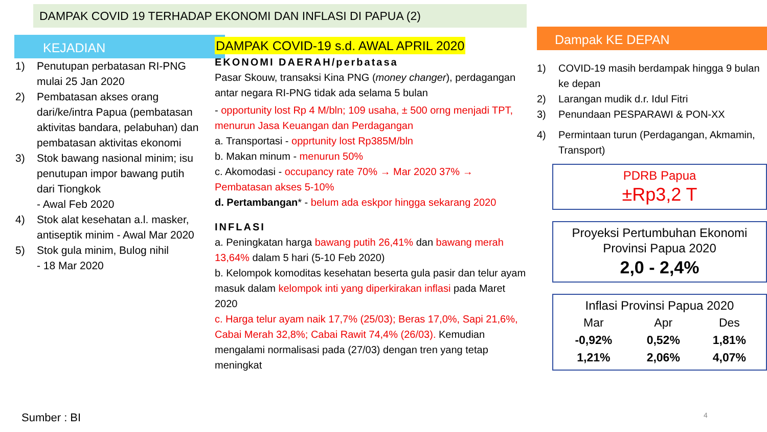DAMPAK COVID 19 TERHADAP EKONOMI DAN INFLASI DI PAPUA (2)
KEJADIAN
1) Penutupan perbatasan RI-PNG mulai 25 Jan 2020
2) Pembatasan akses orang dari/ke/intra Papua (pembatasan aktivitas bandara, pelabuhan) dan pembatasan aktivitas ekonomi
3) Stok bawang nasional minim; isu penutupan impor bawang putih dari Tiongkok
- Awal Feb 2020
4) Stok alat kesehatan a.l. masker, antiseptik minim - Awal Mar 2020
5) Stok gula minim, Bulog nihil
- 18 Mar 2020
DAMPAK COVID-19 s.d. AWAL APRIL 2020
EKONOMI DAERAH/perbatasa
Pasar Skouw, transaksi Kina PNG (money changer), perdagangan antar negara RI-PNG tidak ada selama 5 bulan
- opportunity lost Rp 4 M/bln; 109 usaha, ± 500 orng menjadi TPT, menurun Jasa Keuangan dan Perdagangan
a. Transportasi - opprtunity lost Rp385M/bln
b. Makan minum - menurun 50%
c. Akomodasi - occupancy rate 70% → Mar 2020 37% → Pembatasan akses 5-10%
d. Pertambangan* - belum ada eskpor hingga sekarang 2020
INFLASI
a. Peningkatan harga bawang putih 26,41% dan bawang merah 13,64% dalam 5 hari (5-10 Feb 2020)
b. Kelompok komoditas kesehatan beserta gula pasir dan telur ayam masuk dalam kelompok inti yang diperkirakan inflasi pada Maret 2020
c. Harga telur ayam naik 17,7% (25/03); Beras 17,0%, Sapi 21,6%, Cabai Merah 32,8%; Cabai Rawit 74,4% (26/03). Kemudian mengalami normalisasi pada (27/03) dengan tren yang tetap meningkat
Dampak KE DEPAN
1) COVID-19 masih berdampak hingga 9 bulan ke depan
2) Larangan mudik d.r. Idul Fitri
3) Penundaan PESPARAWI & PON-XX
4) Permintaan turun (Perdagangan, Akmamin, Transport)
PDRB Papua
±Rp3,2 T
Proyeksi Pertumbuhan Ekonomi Provinsi Papua 2020
2,0 - 2,4%
Inflasi Provinsi Papua 2020
| Mar | Apr | Des |
| --- | --- | --- |
| -0,92% | 0,52% | 1,81% |
| 1,21% | 2,06% | 4,07% |
Sumber : BI 4